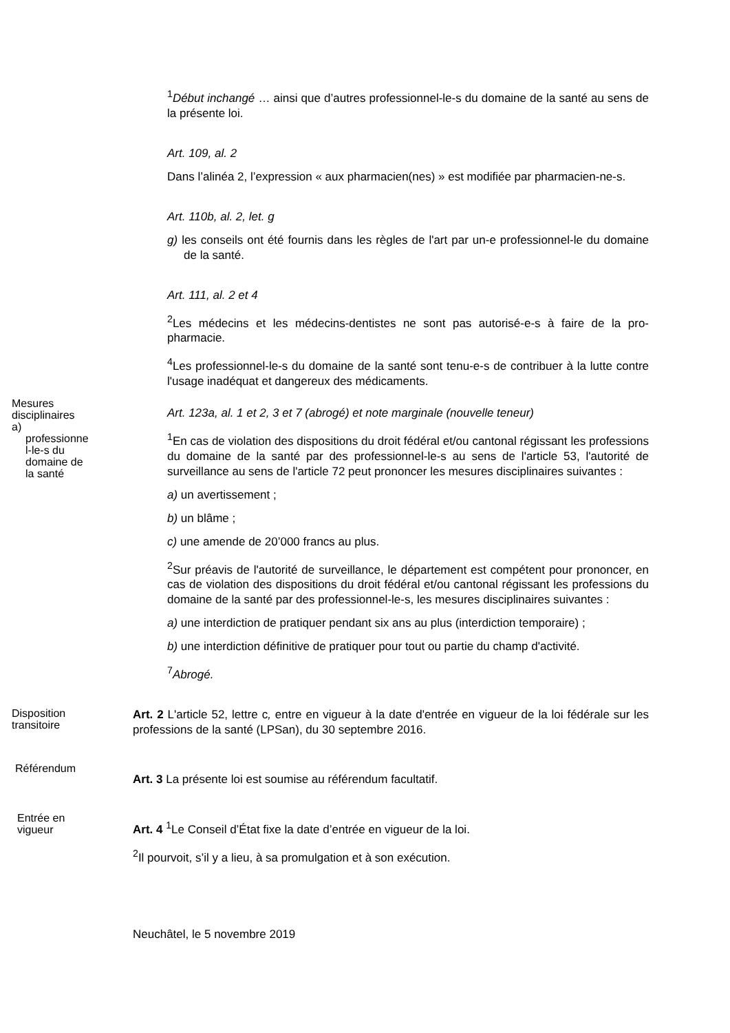<sup>1</sup> Début inchangé … ainsi que d’autres professionnel-le-s du domaine de la santé au sens de la présente loi.
Art. 109, al. 2
Dans l’alinéa 2, l’expression « aux pharmacien(nes) » est modifiée par pharmacien-ne-s.
Art. 110b, al. 2, let. g
g) les conseils ont été fournis dans les règles de l'art par un-e professionnel-le du domaine de la santé.
Art. 111, al. 2 et 4
<sup>2</sup> Les médecins et les médecins-dentistes ne sont pas autorisé-e-s à faire de la pro-pharmacie.
<sup>4</sup> Les professionnel-le-s du domaine de la santé sont tenu-e-s de contribuer à la lutte contre l'usage inadéquat et dangereux des médicaments.
Mesures
disciplinaires
a)
professionne
l-le-s du
domaine de
la santé
Art. 123a, al. 1 et 2, 3 et 7 (abrogé) et note marginale (nouvelle teneur)
<sup>1</sup> En cas de violation des dispositions du droit fédéral et/ou cantonal régissant les professions du domaine de la santé par des professionnel-le-s au sens de l'article 53, l'autorité de surveillance au sens de l'article 72 peut prononcer les mesures disciplinaires suivantes :
a) un avertissement ;
b) un blâme ;
c) une amende de 20’000 francs au plus.
<sup>2</sup> Sur préavis de l'autorité de surveillance, le département est compétent pour prononcer, en cas de violation des dispositions du droit fédéral et/ou cantonal régissant les professions du domaine de la santé par des professionnel-le-s, les mesures disciplinaires suivantes :
a) une interdiction de pratiquer pendant six ans au plus (interdiction temporaire) ;
b) une interdiction définitive de pratiquer pour tout ou partie du champ d'activité.
<sup>7</sup> Abrogé.
Disposition
transitoire
Art. 2 L'article 52, lettre c, entre en vigueur à la date d'entrée en vigueur de la loi fédérale sur les professions de la santé (LPSan), du 30 septembre 2016.
Référendum
Art. 3 La présente loi est soumise au référendum facultatif.
Entrée en
vigueur
Art. 4 <sup>1</sup>Le Conseil d’État fixe la date d’entrée en vigueur de la loi.
<sup>2</sup> Il pourvoit, s’il y a lieu, à sa promulgation et à son exécution.
Neuchâtel, le 5 novembre 2019